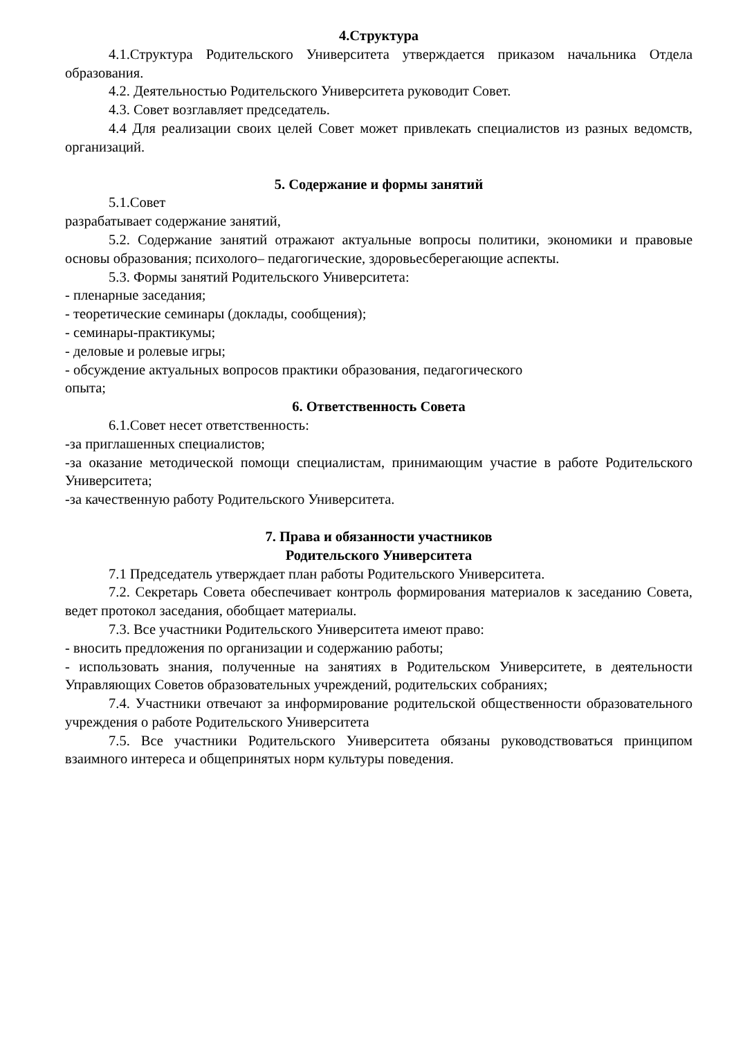4.Структура
4.1.Структура Родительского Университета утверждается приказом начальника Отдела образования.
4.2. Деятельностью Родительского Университета руководит Совет.
4.3. Совет возглавляет председатель.
4.4 Для реализации своих целей Совет может привлекать специалистов из разных ведомств, организаций.
5. Содержание и формы занятий
5.1.Совет
разрабатывает содержание занятий,
5.2. Содержание занятий отражают актуальные вопросы политики, экономики и правовые основы образования; психолого– педагогические, здоровьесберегающие аспекты.
5.3. Формы занятий Родительского Университета:
- пленарные заседания;
- теоретические семинары (доклады, сообщения);
- семинары-практикумы;
- деловые и ролевые игры;
- обсуждение актуальных вопросов практики образования, педагогического
опыта;
6. Ответственность Совета
6.1.Совет несет ответственность:
-за приглашенных специалистов;
-за оказание методической помощи специалистам, принимающим участие в работе Родительского Университета;
-за качественную работу Родительского Университета.
7. Права и обязанности участников
Родительского Университета
7.1 Председатель утверждает план работы Родительского Университета.
7.2. Секретарь Совета обеспечивает контроль формирования материалов к заседанию Совета, ведет протокол заседания, обобщает материалы.
7.3. Все участники Родительского Университета имеют право:
- вносить предложения по организации и содержанию работы;
- использовать знания, полученные на занятиях в Родительском Университете, в деятельности Управляющих Советов образовательных учреждений, родительских собраниях;
7.4. Участники отвечают за информирование родительской общественности образовательного учреждения о работе Родительского Университета
7.5. Все участники Родительского Университета обязаны руководствоваться принципом взаимного интереса и общепринятых норм культуры поведения.